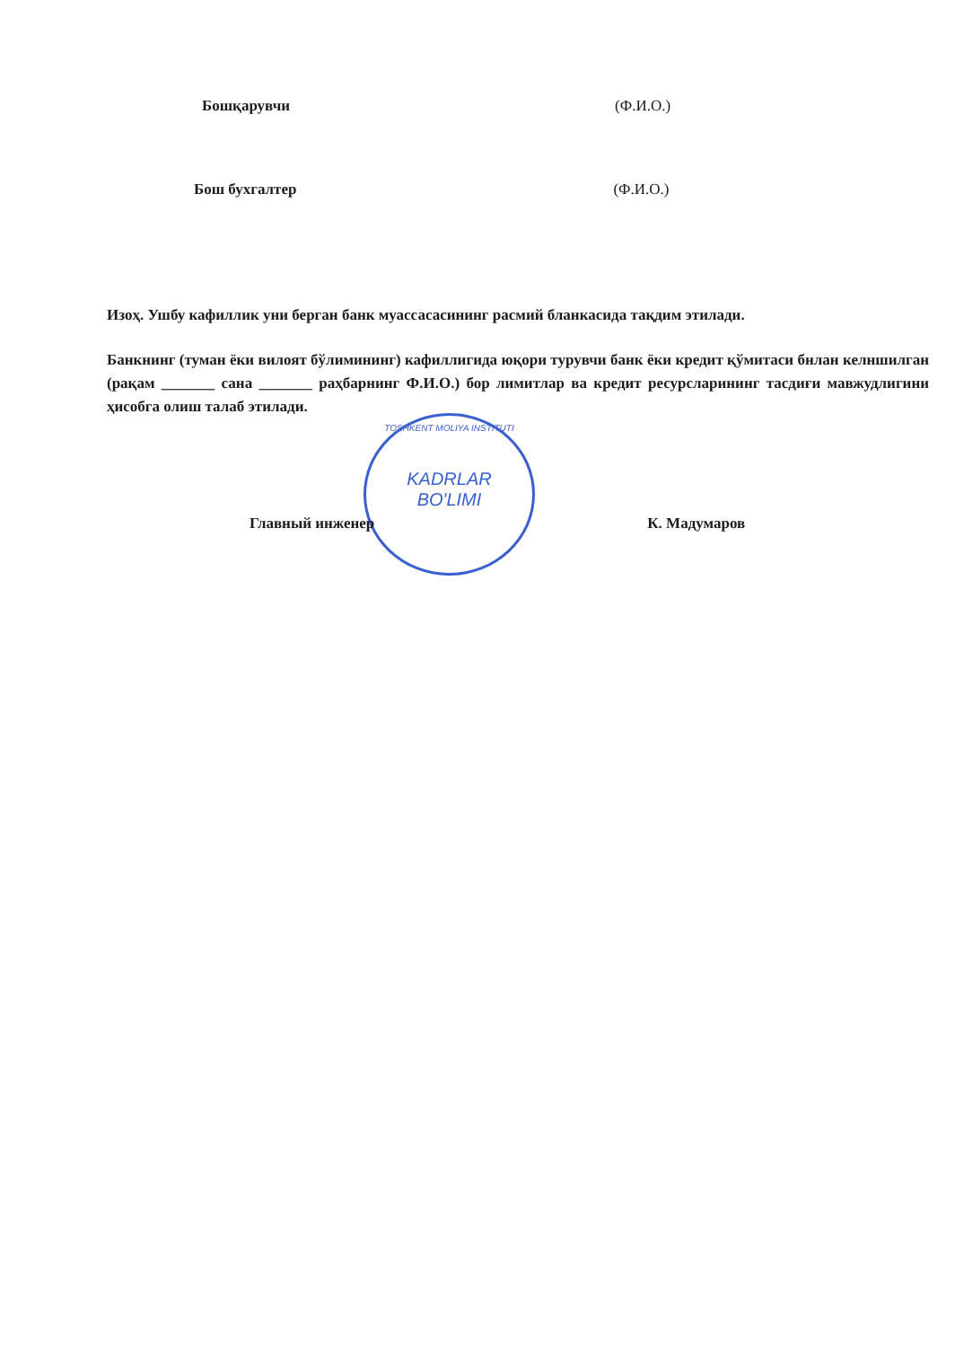Бошқарувчи (Ф.И.О.)
Бош бухгалтер (Ф.И.О.)
Изоҳ. Ушбу кафиллик уни берган банк муассасасининг расмий бланкасида тақдим этилади.
Банкнинг (туман ёки вилоят бўлимининг) кафиллигида юқори турувчи банк ёки кредит қўмитаси бнлан келншилган (рақам _______ сана _______ раҳбарнинг Ф.И.О.) бор лимитлар ва кредит ресурсларининг тасдиғи мавжудлигини ҳисобга олиш талаб этилади.
TOSHKENT MOLIYA INSTITUTI
KADRLAR
BO'LIMI
Главный инженер К. Мадумаров